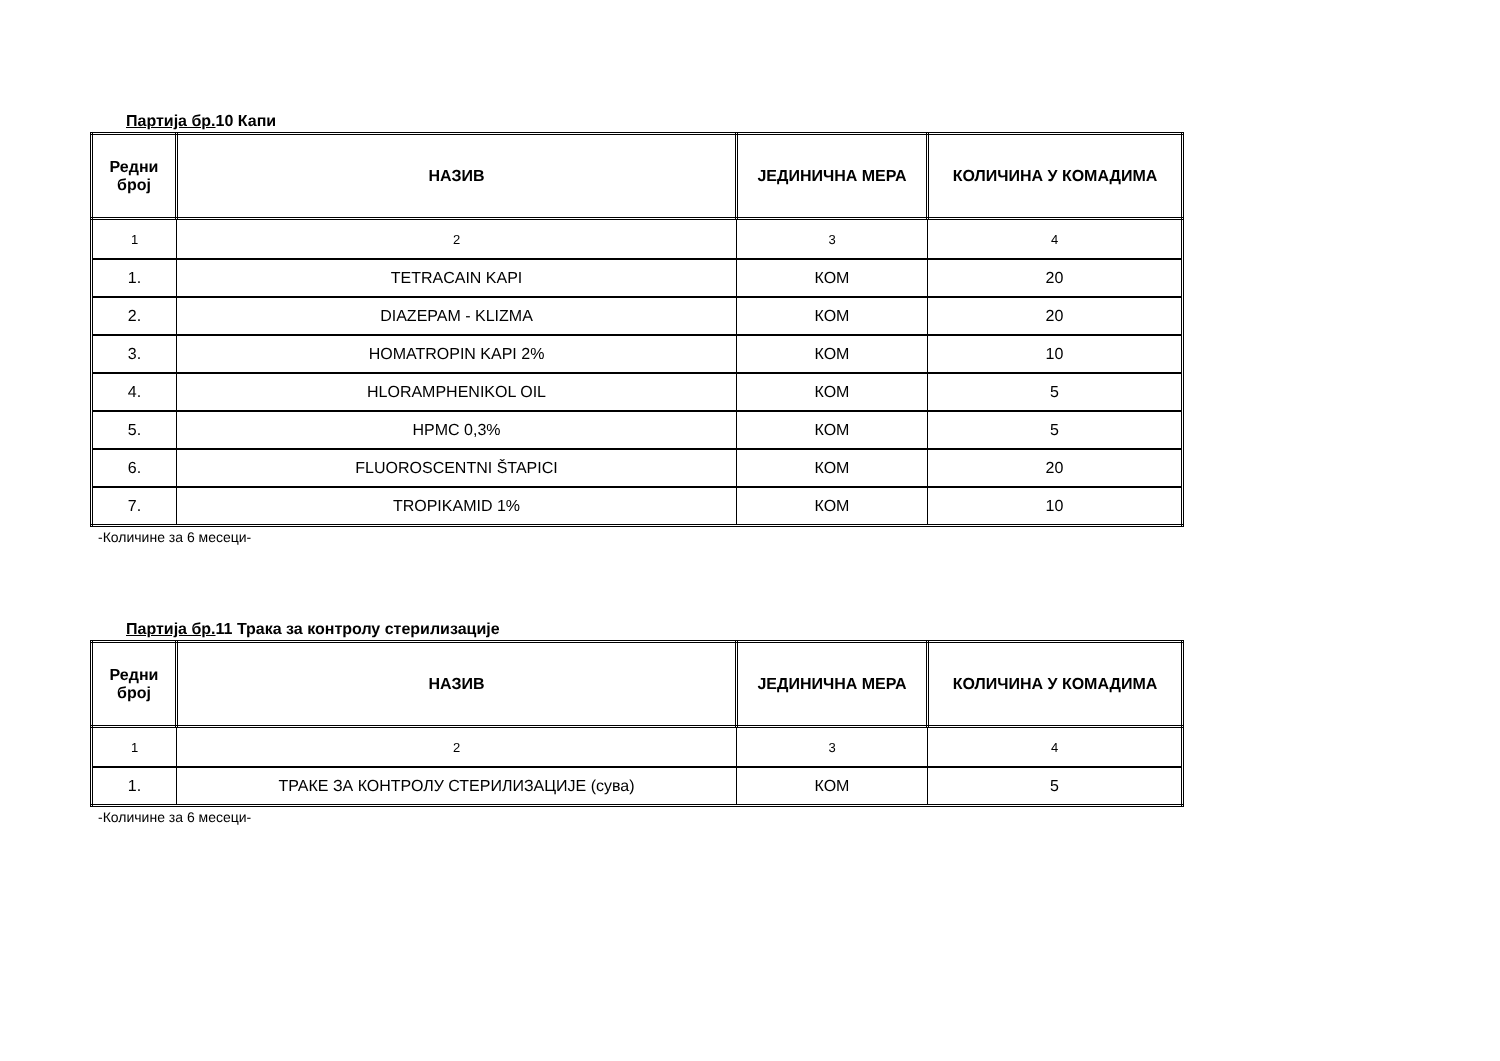Партија бр. 10 Капи
| Редни број | НАЗИВ | ЈЕДИНИЧНА МЕРА | КОЛИЧИНА У КОМАДИМА |
| --- | --- | --- | --- |
| 1 | 2 | 3 | 4 |
| 1. | TETRACAIN KAPI | КОМ | 20 |
| 2. | DIAZEPAM - KLIZMA | КОМ | 20 |
| 3. | HOMATROPIN KAPI 2% | КОМ | 10 |
| 4. | HLORAMPHENIKOL OIL | КОМ | 5 |
| 5. | HPMC 0,3% | КОМ | 5 |
| 6. | FLUOROSCENTNI ŠTAPICI | КОМ | 20 |
| 7. | TROPIKAMID 1% | КОМ | 10 |
-Количине за 6 месеци-
Партија бр. 11 Трака за контролу стерилизације
| Редни број | НАЗИВ | ЈЕДИНИЧНА МЕРА | КОЛИЧИНА У КОМАДИМА |
| --- | --- | --- | --- |
| 1 | 2 | 3 | 4 |
| 1. | ТРАКЕ ЗА КОНТРОЛУ СТЕРИЛИЗАЦИЈЕ (сува) | КОМ | 5 |
-Количине за 6 месеци-